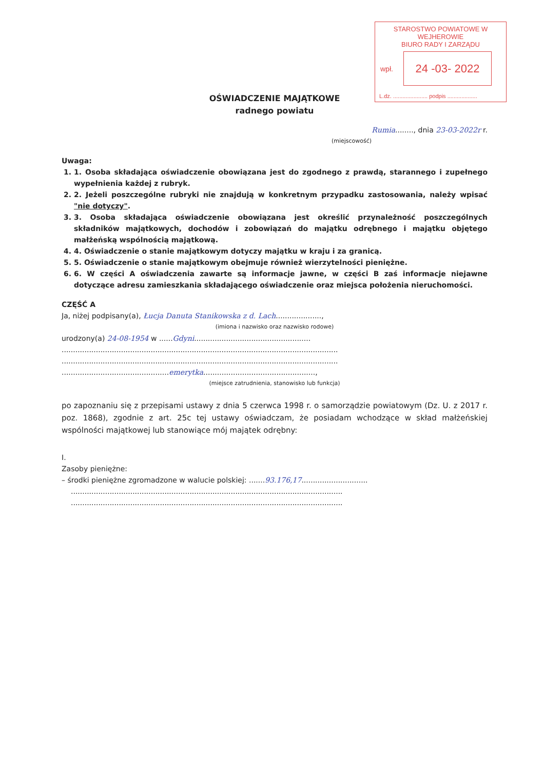STAROSTWO POWIATOWE W WEJHEROWIE
BIURO RADY I ZARZĄDU
wpł.
24 -03- 2022
L.dz. ...................... podpis ...................
OŚWIADCZENIE MAJĄTKOWE
radnego powiatu
Rumia........, dnia 23-03-2022r r.
(miejscowość)
Uwaga:
1. 1. Osoba składająca oświadczenie obowiązana jest do zgodnego z prawdą, starannego i zupełnego wypełnienia każdej z rubryk.
2. 2. Jeżeli poszczególne rubryki nie znajdują w konkretnym przypadku zastosowania, należy wpisać "nie dotyczy".
3. 3. Osoba składająca oświadczenie obowiązana jest określić przynależność poszczególnych składników majątkowych, dochodów i zobowiązań do majątku odrębnego i majątku objętego małżeńską wspólnością majątkową.
4. 4. Oświadczenie o stanie majątkowym dotyczy majątku w kraju i za granicą.
5. 5. Oświadczenie o stanie majątkowym obejmuje również wierzytelności pieniężne.
6. 6. W części A oświadczenia zawarte są informacje jawne, w części B zaś informacje niejawne dotyczące adresu zamieszkania składającego oświadczenie oraz miejsca położenia nieruchomości.
CZĘŚĆ A
Ja, niżej podpisany(a), Łucja Danuta Stanikowska z d. Lach....................,
(imiona i nazwisko oraz nazwisko rodowe)
urodzony(a) 24-08-1954 w ......Gdyni...................................................
.........................................................................................................................
.........................................................................................................................
...............................................emerytka.................................................,
(miejsce zatrudnienia, stanowisko lub funkcja)
po zapoznaniu się z przepisami ustawy z dnia 5 czerwca 1998 r. o samorządzie powiatowym (Dz. U. z 2017 r. poz. 1868), zgodnie z art. 25c tej ustawy oświadczam, że posiadam wchodzące w skład małżeńskiej wspólności majątkowej lub stanowiące mój majątek odrębny:
I.
Zasoby pieniężne:
– środki pieniężne zgromadzone w walucie polskiej: .......93.176,17.............................
.......................................................................................................................
.......................................................................................................................